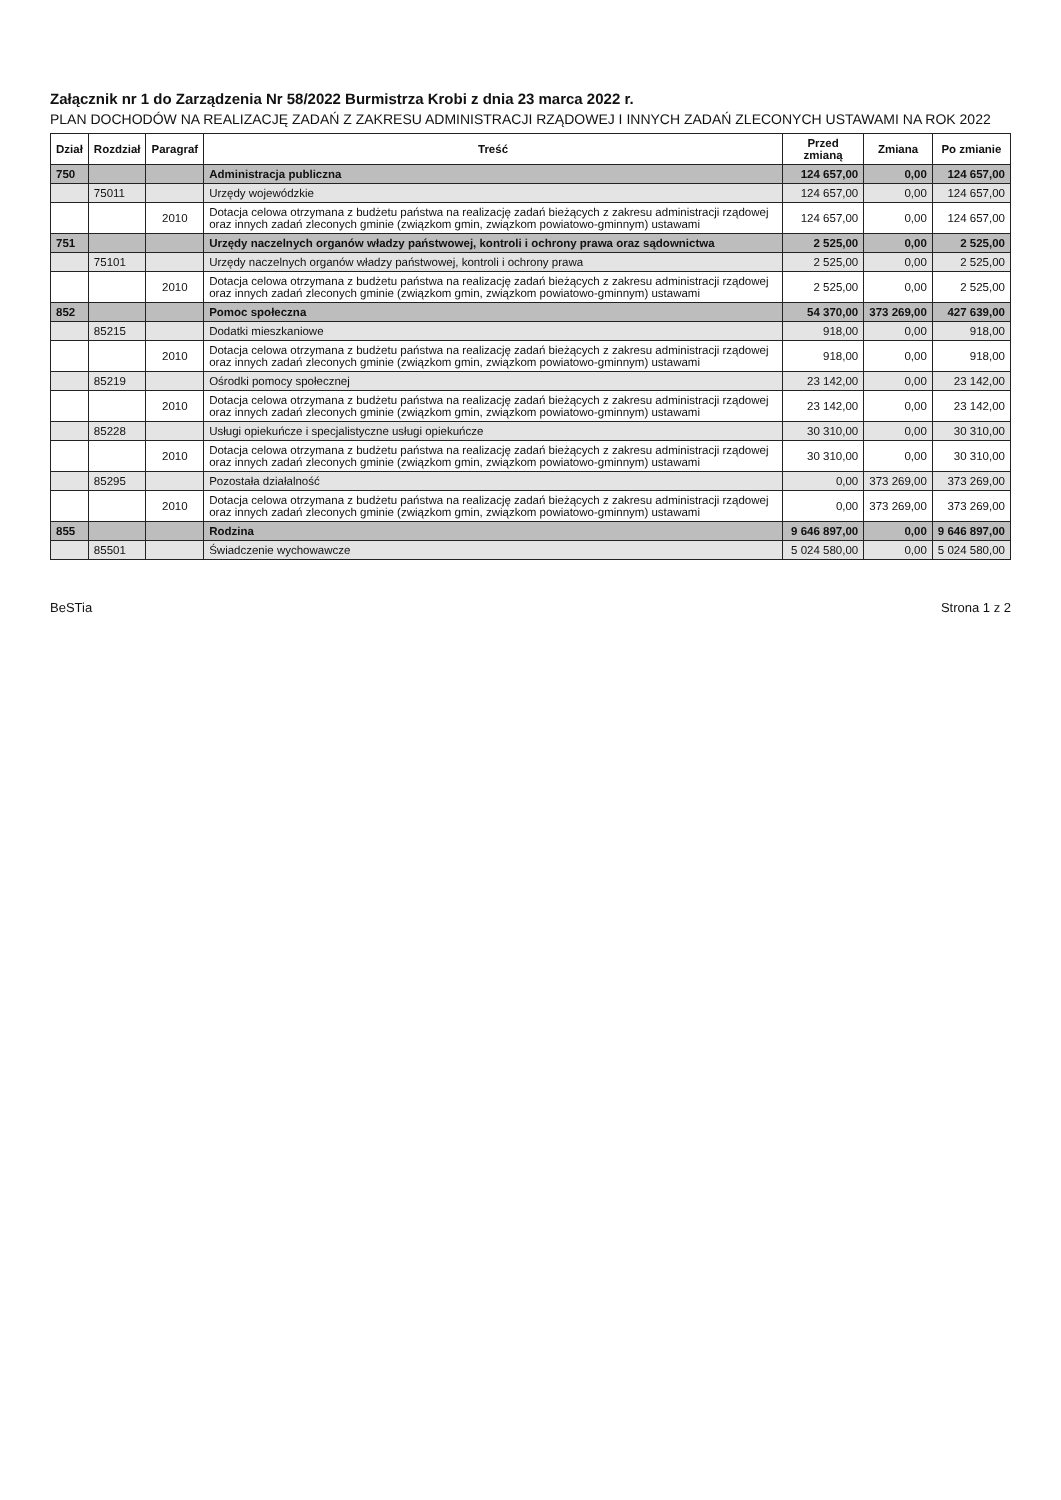Załącznik nr 1 do Zarządzenia Nr 58/2022 Burmistrza Krobi z dnia 23 marca 2022 r.
PLAN DOCHODÓW NA REALIZACJĘ ZADAŃ Z ZAKRESU ADMINISTRACJI RZĄDOWEJ I INNYCH ZADAŃ ZLECONYCH USTAWAMI NA ROK 2022
| Dział | Rozdział | Paragraf | Treść | Przed zmianą | Zmiana | Po zmianie |
| --- | --- | --- | --- | --- | --- | --- |
| 750 | | | Administracja publiczna | 124 657,00 | 0,00 | 124 657,00 |
| | 75011 | | Urzędy wojewódzkie | 124 657,00 | 0,00 | 124 657,00 |
| | | 2010 | Dotacja celowa otrzymana z budżetu państwa na realizację zadań bieżących z zakresu administracji rządowej oraz innych zadań zleconych gminie (związkom gmin, związkom powiatowo-gminnym) ustawami | 124 657,00 | 0,00 | 124 657,00 |
| 751 | | | Urzędy naczelnych organów władzy państwowej, kontroli i ochrony prawa oraz sądownictwa | 2 525,00 | 0,00 | 2 525,00 |
| | 75101 | | Urzędy naczelnych organów władzy państwowej, kontroli i ochrony prawa | 2 525,00 | 0,00 | 2 525,00 |
| | | 2010 | Dotacja celowa otrzymana z budżetu państwa na realizację zadań bieżących z zakresu administracji rządowej oraz innych zadań zleconych gminie (związkom gmin, związkom powiatowo-gminnym) ustawami | 2 525,00 | 0,00 | 2 525,00 |
| 852 | | | Pomoc społeczna | 54 370,00 | 373 269,00 | 427 639,00 |
| | 85215 | | Dodatki mieszkaniowe | 918,00 | 0,00 | 918,00 |
| | | 2010 | Dotacja celowa otrzymana z budżetu państwa na realizację zadań bieżących z zakresu administracji rządowej oraz innych zadań zleconych gminie (związkom gmin, związkom powiatowo-gminnym) ustawami | 918,00 | 0,00 | 918,00 |
| | 85219 | | Ośrodki pomocy społecznej | 23 142,00 | 0,00 | 23 142,00 |
| | | 2010 | Dotacja celowa otrzymana z budżetu państwa na realizację zadań bieżących z zakresu administracji rządowej oraz innych zadań zleconych gminie (związkom gmin, związkom powiatowo-gminnym) ustawami | 23 142,00 | 0,00 | 23 142,00 |
| | 85228 | | Usługi opiekuńcze i specjalistyczne usługi opiekuńcze | 30 310,00 | 0,00 | 30 310,00 |
| | | 2010 | Dotacja celowa otrzymana z budżetu państwa na realizację zadań bieżących z zakresu administracji rządowej oraz innych zadań zleconych gminie (związkom gmin, związkom powiatowo-gminnym) ustawami | 30 310,00 | 0,00 | 30 310,00 |
| | 85295 | | Pozostała działalność | 0,00 | 373 269,00 | 373 269,00 |
| | | 2010 | Dotacja celowa otrzymana z budżetu państwa na realizację zadań bieżących z zakresu administracji rządowej oraz innych zadań zleconych gminie (związkom gmin, związkom powiatowo-gminnym) ustawami | 0,00 | 373 269,00 | 373 269,00 |
| 855 | | | Rodzina | 9 646 897,00 | 0,00 | 9 646 897,00 |
| | 85501 | | Świadczenie wychowawcze | 5 024 580,00 | 0,00 | 5 024 580,00 |
BeSTia Strona 1 z 2